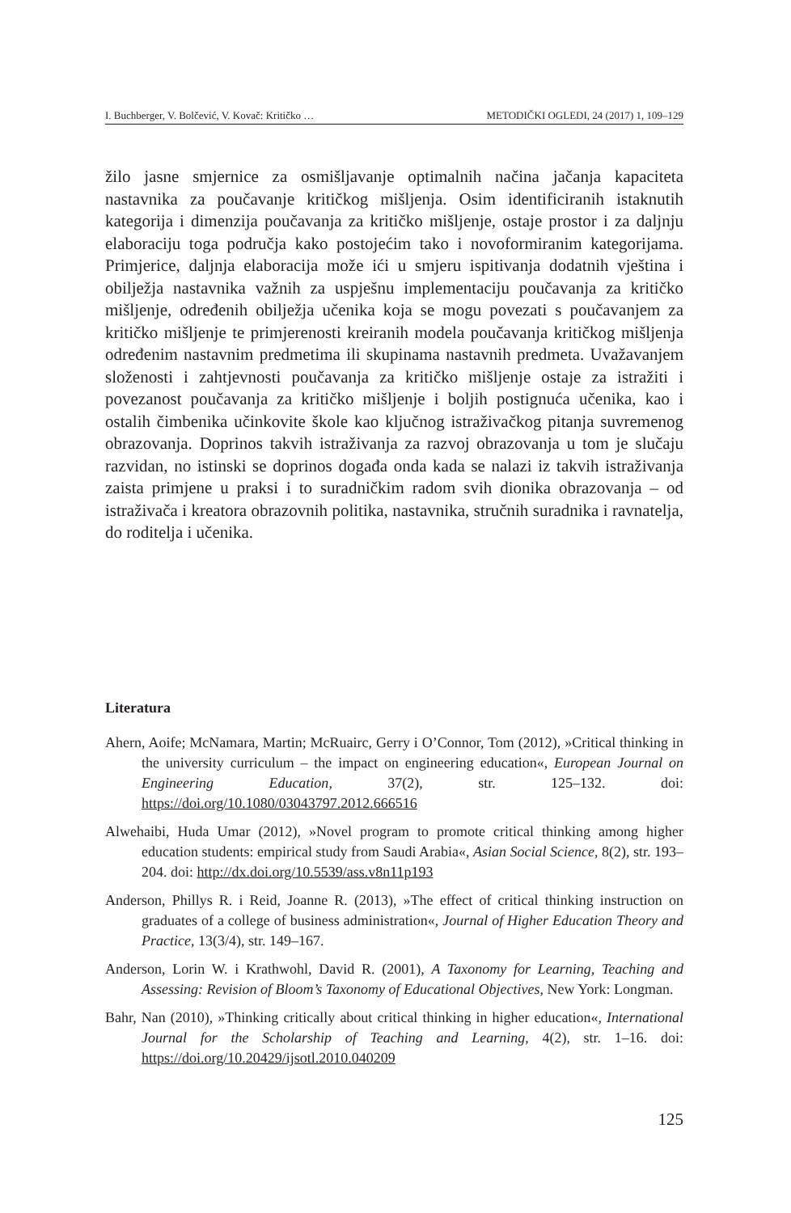I. Buchberger, V. Bolčević, V. Kovač: Kritičko … METODIČKI OGLEDI, 24 (2017) 1, 109–129
žilo jasne smjernice za osmišljavanje optimalnih načina jačanja kapaciteta nastavnika za poučavanje kritičkog mišljenja. Osim identificiranih istaknutih kategorija i dimenzija poučavanja za kritičko mišljenje, ostaje prostor i za daljnju elaboraciju toga područja kako postojećim tako i novoformiranim kategorijama. Primjerice, daljnja elaboracija može ići u smjeru ispitivanja dodatnih vještina i obilježja nastavnika važnih za uspješnu implementaciju poučavanja za kritičko mišljenje, određenih obilježja učenika koja se mogu povezati s poučavanjem za kritičko mišljenje te primjerenosti kreiranih modela poučavanja kritičkog mišljenja određenim nastavnim predmetima ili skupinama nastavnih predmeta. Uvažavanjem složenosti i zahtjevnosti poučavanja za kritičko mišljenje ostaje za istražiti i povezanost poučavanja za kritičko mišljenje i boljih postignuća učenika, kao i ostalih čimbenika učinkovite škole kao ključnog istraživačkog pitanja suvremenog obrazovanja. Doprinos takvih istraživanja za razvoj obrazovanja u tom je slučaju razvidan, no istinski se doprinos događa onda kada se nalazi iz takvih istraživanja zaista primjene u praksi i to suradničkim radom svih dionika obrazovanja – od istraživača i kreatora obrazovnih politika, nastavnika, stručnih suradnika i ravnatelja, do roditelja i učenika.
Literatura
Ahern, Aoife; McNamara, Martin; McRuairc, Gerry i O’Connor, Tom (2012), »Critical thinking in the university curriculum – the impact on engineering education«, European Journal on Engineering Education, 37(2), str. 125–132. doi: https://doi.org/10.1080/03043797.2012.666516
Alwehaibi, Huda Umar (2012), »Novel program to promote critical thinking among higher education students: empirical study from Saudi Arabia«, Asian Social Science, 8(2), str. 193–204. doi: http://dx.doi.org/10.5539/ass.v8n11p193
Anderson, Phillys R. i Reid, Joanne R. (2013), »The effect of critical thinking instruction on graduates of a college of business administration«, Journal of Higher Education Theory and Practice, 13(3/4), str. 149–167.
Anderson, Lorin W. i Krathwohl, David R. (2001), A Taxonomy for Learning, Teaching and Assessing: Revision of Bloom’s Taxonomy of Educational Objectives, New York: Longman.
Bahr, Nan (2010), »Thinking critically about critical thinking in higher education«, International Journal for the Scholarship of Teaching and Learning, 4(2), str. 1–16. doi: https://doi.org/10.20429/ijsotl.2010.040209
125